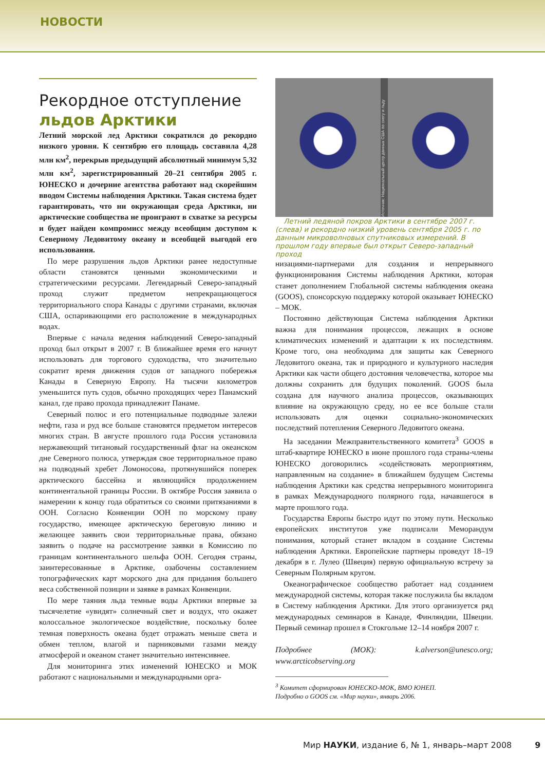НОВОСТИ
Рекордное отступление
льдов Арктики
Летний морской лед Арктики сократился до рекордно низкого уровня. К сентябрю его площадь составила 4,28 млн км<sup>2</sup>, перекрыв предыдущий абсолютный минимум 5,32 млн км<sup>2</sup>, зарегистрированный 20–21 сентября 2005 г. ЮНЕСКО и дочерние агентства работают над скорейшим вводом Системы наблюдения Арктики. Такая система будет гарантировать, что ни окружающая среда Арктики, ни арктические сообщества не проиграют в схватке за ресурсы и будет найден компромисс между всеобщим доступом к Северному Ледовитому океану и всеобщей выгодой его использования.
По мере разрушения льдов Арктики ранее недоступные области становятся ценными экономическими и стратегическими ресурсами. Легендарный Северо-западный проход служит предметом непрекращающегося территориального спора Канады с другими странами, включая США, оспаривающими его расположение в международных водах.
Впервые с начала ведения наблюдений Северо-западный проход был открыт в 2007 г. В ближайшее время его начнут использовать для торгового судоходства, что значительно сократит время движения судов от западного побережья Канады в Северную Европу. На тысячи километров уменьшится путь судов, обычно проходящих через Панамский канал, где право прохода принадлежит Панаме.
Северный полюс и его потенциальные подводные залежи нефти, газа и руд все больше становятся предметом интересов многих стран. В августе прошлого года Россия установила нержавеющий титановый государственный флаг на океанском дне Северного полюса, утверждая свое территориальное право на подводный хребет Ломоносова, протянувшийся поперек арктического бассейна и являющийся продолжением континентальной границы России. В октябре Россия заявила о намерении к концу года обратиться со своими притязаниями в ООН. Согласно Конвенции ООН по морскому праву государство, имеющее арктическую береговую линию и желающее заявить свои территориальные права, обязано заявить о подаче на рассмотрение заявки в Комиссию по границам континентального шельфа ООН. Сегодня страны, заинтересованные в Арктике, озабочены составлением топографических карт морского дна для придания большего веса собственной позиции и заявке в рамках Конвенции.
По мере таяния льда темные воды Арктики впервые за тысячелетие «увидят» солнечный свет и воздух, что окажет колоссальное экологическое воздействие, поскольку более темная поверхность океана будет отражать меньше света и обмен теплом, влагой и парниковыми газами между атмосферой и океаном станет значительно интенсивнее.
Для мониторинга этих изменений ЮНЕСКО и МОК работают с национальными и международными орга-
Источник: Национальный центр данных США по снегу и льду
Летний ледяной покров Арктики в сентябре 2007 г. (слева) и рекордно низкий уровень сентября 2005 г. по данным микроволновых спутниковых измерений. В прошлом году впервые был открыт Северо-западный проход
низациями-партнерами для создания и непрерывного функционирования Системы наблюдения Арктики, которая станет дополнением Глобальной системы наблюдения океана (GOOS), спонсорскую поддержку которой оказывает ЮНЕСКО – МОК.
Постоянно действующая Система наблюдения Арктики важна для понимания процессов, лежащих в основе климатических изменений и адаптации к их последствиям. Кроме того, она необходима для защиты как Северного Ледовитого океана, так и природного и культурного наследия Арктики как части общего достояния человечества, которое мы должны сохранить для будущих поколений. GOOS была создана для научного анализа процессов, оказывающих влияние на окружающую среду, но ее все больше стали использовать для оценки социально-экономических последствий потепления Северного Ледовитого океана.
На заседании Межправительственного комитета<sup>3</sup> GOOS в штаб-квартире ЮНЕСКО в июне прошлого года страны-члены ЮНЕСКО договорились «содействовать мероприятиям, направленным на создание» в ближайшем будущем Системы наблюдения Арктики как средства непрерывного мониторинга в рамках Международного полярного года, начавшегося в марте прошлого года.
Государства Европы быстро идут по этому пути. Несколько европейских институтов уже подписали Меморандум понимания, который станет вкладом в создание Системы наблюдения Арктики. Европейские партнеры проведут 18–19 декабря в г. Лулео (Швеция) первую официальную встречу за Северным Полярным кругом.
Океанографическое сообщество работает над созданием международной системы, которая также послужила бы вкладом в Систему наблюдения Арктики. Для этого организуется ряд международных семинаров в Канаде, Финляндии, Швеции. Первый семинар прошел в Стокгольме 12–14 ноября 2007 г.
Подробнее (МОК): k.alverson@unesco.org; www.arcticobserving.org
<sup>3</sup> Комитет сформирован ЮНЕСКО-МОК, ВМО ЮНЕП.
Подробно о GOOS см. «Мир науки», январь 2006.
Мир НАУКИ, издание 6, № 1, январь–март 2008 9